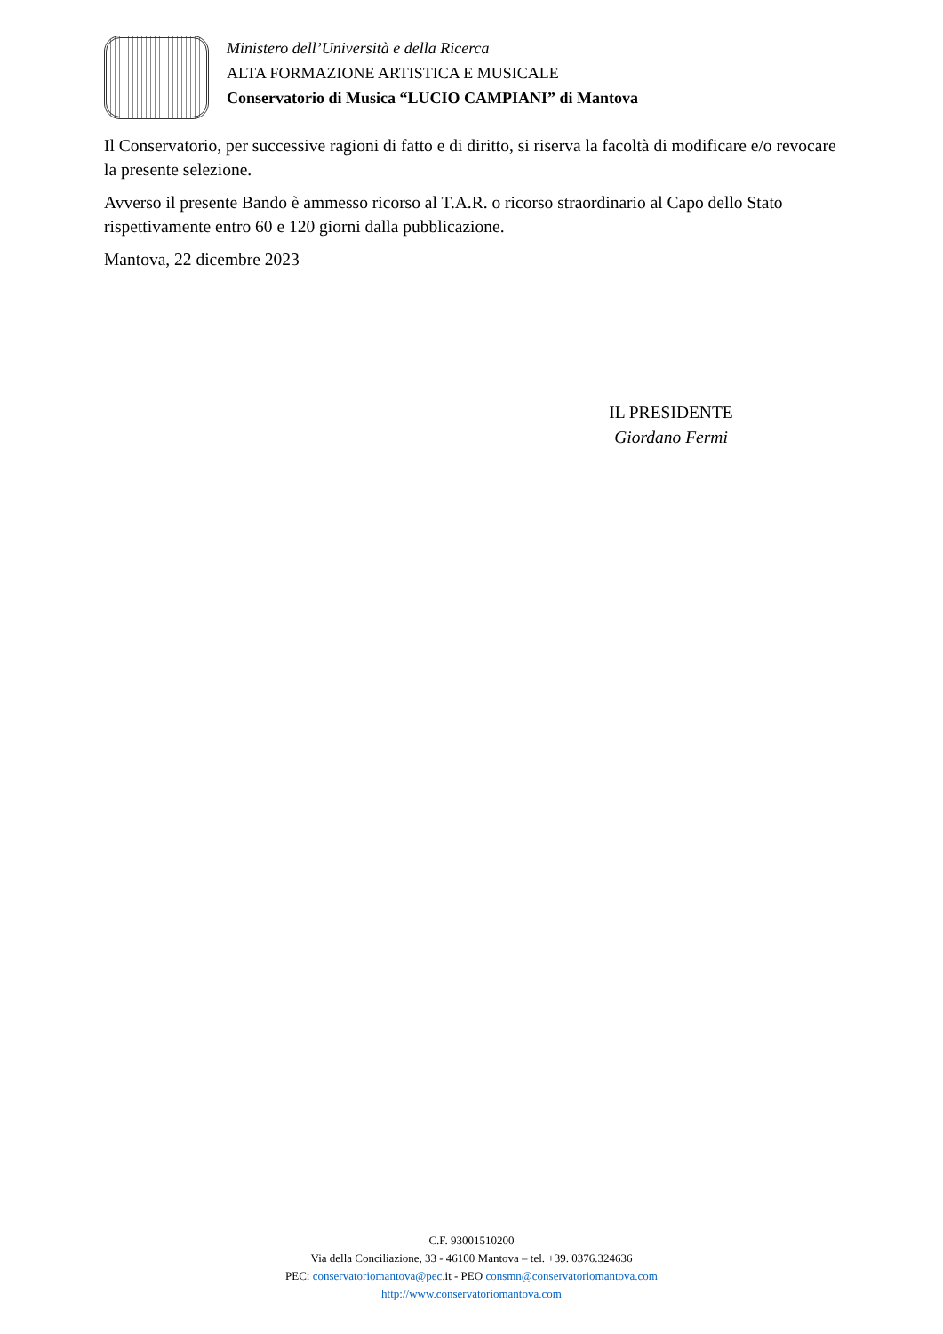Ministero dell’Università e della Ricerca
ALTA FORMAZIONE ARTISTICA E MUSICALE
Conservatorio di Musica “LUCIO CAMPIANI” di Mantova
Il Conservatorio, per successive ragioni di fatto e di diritto, si riserva la facoltà di modificare e/o revocare la presente selezione.
Avverso il presente Bando è ammesso ricorso al T.A.R. o ricorso straordinario al Capo dello Stato rispettivamente entro 60 e 120 giorni dalla pubblicazione.
Mantova, 22 dicembre 2023
IL PRESIDENTE
Giordano Fermi
C.F. 93001510200
Via della Conciliazione, 33 - 46100 Mantova – tel. +39. 0376.324636
PEC: conservatoriomantova@pec. it - PEO consmn@conservatoriomantova.com
http://www.conservatoriomantova.com